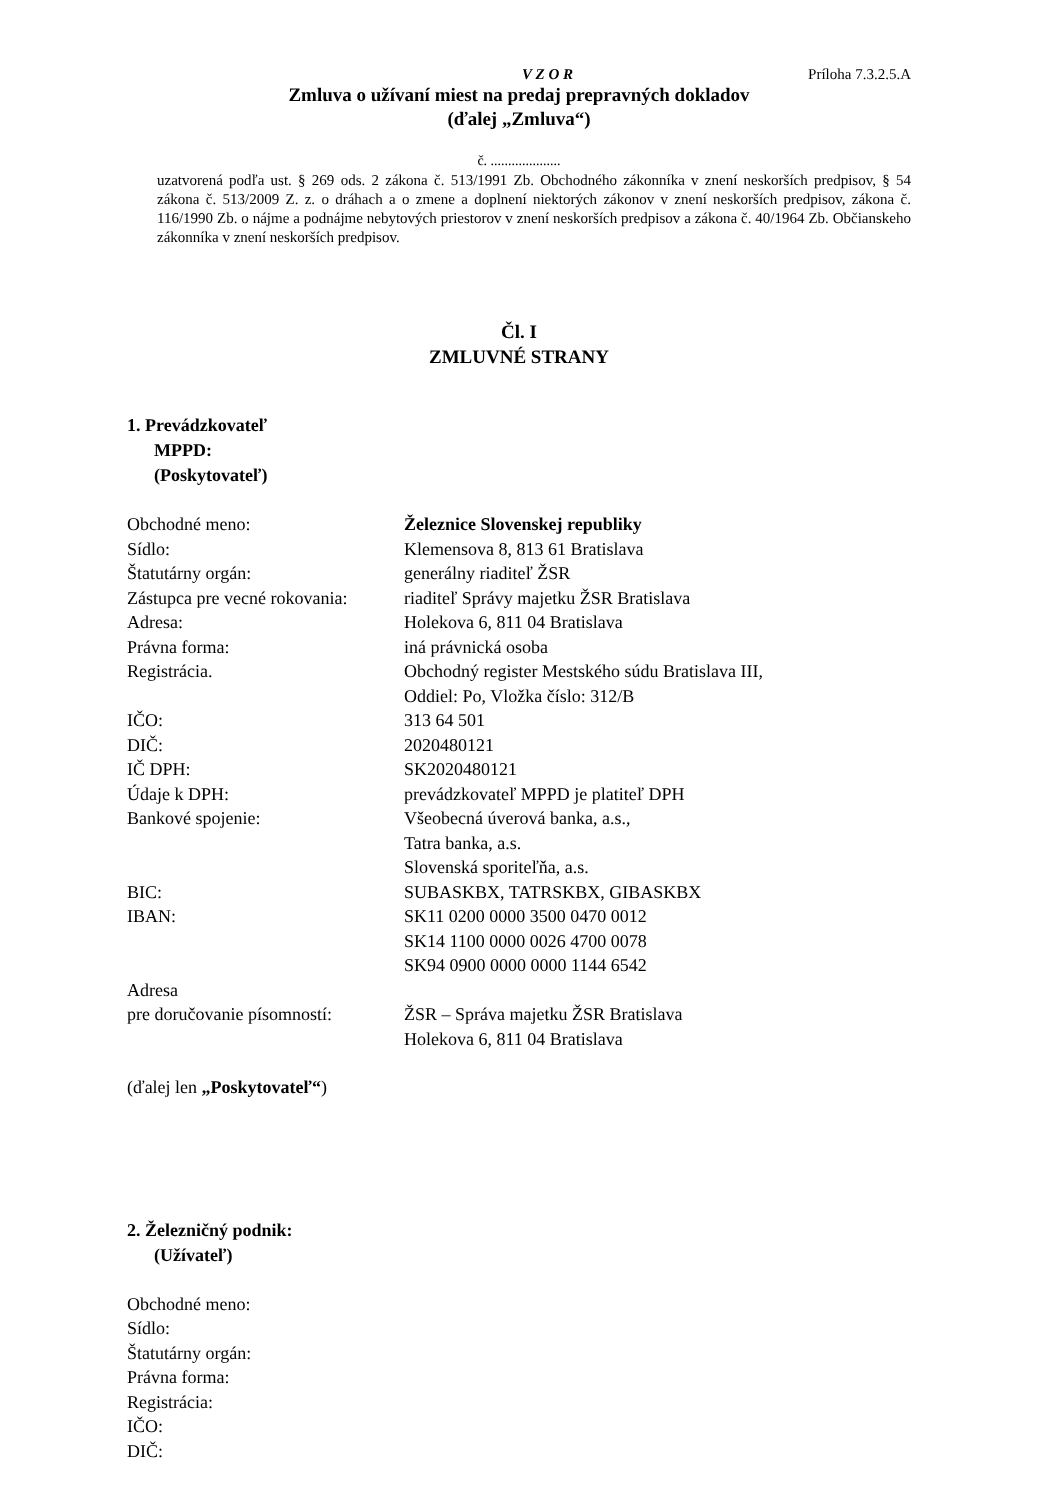V Z O R Príloha 7.3.2.5.A
Zmluva o užívaní miest na predaj prepravných dokladov
(ďalej „Zmluva“)
č. ....................
uzatvorená podľa ust. § 269 ods. 2 zákona č. 513/1991 Zb. Obchodného zákonníka v znení neskorších predpisov, § 54 zákona č. 513/2009 Z. z. o dráhach a o zmene a doplnení niektorých zákonov v znení neskorších predpisov, zákona č. 116/1990 Zb. o nájme a podnájme nebytových priestorov v znení neskorších predpisov a zákona č. 40/1964 Zb. Občianskeho zákonníka v znení neskorších predpisov.
Čl. I
ZMLUVNÉ STRANY
1. Prevádzkovateľ
MPPD:
(Poskytovateľ)
Obchodné meno: Železnice Slovenskej republiky
Sídlo: Klemensova 8, 813 61 Bratislava
Štatutárny orgán: generálny riaditeľ ŽSR
Zástupca pre vecné rokovania: riaditeľ Správy majetku ŽSR Bratislava
Adresa: Holekova 6, 811 04 Bratislava
Právna forma: iná právnická osoba
Registrácia. Obchodný register Mestského súdu Bratislava III,
Oddiel: Po, Vložka číslo: 312/B
IČO: 313 64 501
DIČ: 2020480121
IČ DPH: SK2020480121
Údaje k DPH: prevádzkovateľ MPPD je platiteľ DPH
Bankové spojenie: Všeobecná úverová banka, a.s.,
Tatra banka, a.s.
Slovenská sporiteľňa, a.s.
BIC: SUBASKBX, TATRSKBX, GIBASKBX
IBAN: SK11 0200 0000 3500 0470 0012
SK14 1100 0000 0026 4700 0078
SK94 0900 0000 0000 1144 6542
Adresa
pre doručovanie písomností:
ŽSR – Správa majetku ŽSR Bratislava
Holekova 6, 811 04 Bratislava
(ďalej len „Poskytovateľ“)
2. Železničný podnik:
(Užívateľ)
Obchodné meno:
Sídlo:
Štatutárny orgán:
Právna forma:
Registrácia:
IČO:
DIČ: